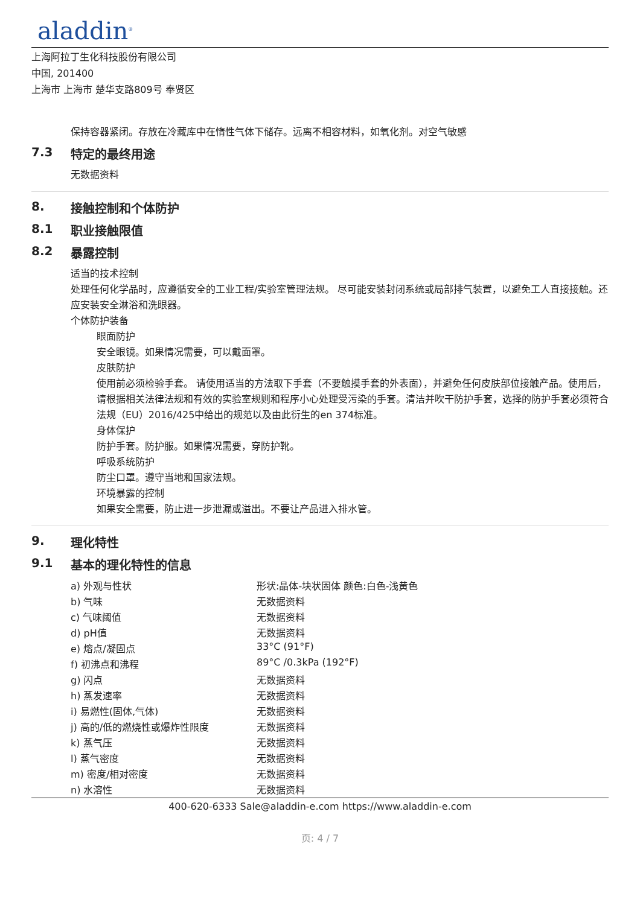aladdin<sup>®</sup>
上海阿拉丁生化科技股份有限公司
中国, 201400
上海市 上海市 楚华支路809号 奉贤区
保持容器紧闭。存放在冷藏库中在惰性气体下储存。远离不相容材料，如氧化剂。对空气敏感
7.3 特定的最终用途
无数据资料
8. 接触控制和个体防护
8.1 职业接触限值
8.2 暴露控制
适当的技术控制
处理任何化学品时，应遵循安全的工业工程/实验室管理法规。 尽可能安装封闭系统或局部排气装置，以避免工人直接接触。还应安装安全淋浴和洗眼器。
个体防护装备
眼面防护
安全眼镜。如果情况需要，可以戴面罩。
皮肤防护
使用前必须检验手套。 请使用适当的方法取下手套（不要触摸手套的外表面），并避免任何皮肤部位接触产品。使用后，请根据相关法律法规和有效的实验室规则和程序小心处理受污染的手套。清洁并吹干防护手套，选择的防护手套必须符合法规（EU）2016/425中给出的规范以及由此衍生的en 374标准。
身体保护
防护手套。防护服。如果情况需要，穿防护靴。
呼吸系统防护
防尘口罩。遵守当地和国家法规。
环境暴露的控制
如果安全需要，防止进一步泄漏或溢出。不要让产品进入排水管。
9. 理化特性
9.1 基本的理化特性的信息
| a) 外观与性状 | 形状:晶体-块状固体 颜色:白色-浅黄色 |
| b) 气味 | 无数据资料 |
| c) 气味阈值 | 无数据资料 |
| d) pH值 | 无数据资料 |
| e) 熔点/凝固点 | 33°C (91°F) |
| f) 初沸点和沸程 | 89°C /0.3kPa (192°F) |
| g) 闪点 | 无数据资料 |
| h) 蒸发速率 | 无数据资料 |
| i) 易燃性(固体,气体) | 无数据资料 |
| j) 高的/低的燃烧性或爆炸性限度 | 无数据资料 |
| k) 蒸气压 | 无数据资料 |
| l) 蒸气密度 | 无数据资料 |
| m) 密度/相对密度 | 无数据资料 |
| n) 水溶性 | 无数据资料 |
400-620-6333 Sale@aladdin-e.com https://www.aladdin-e.com
页: 4 / 7